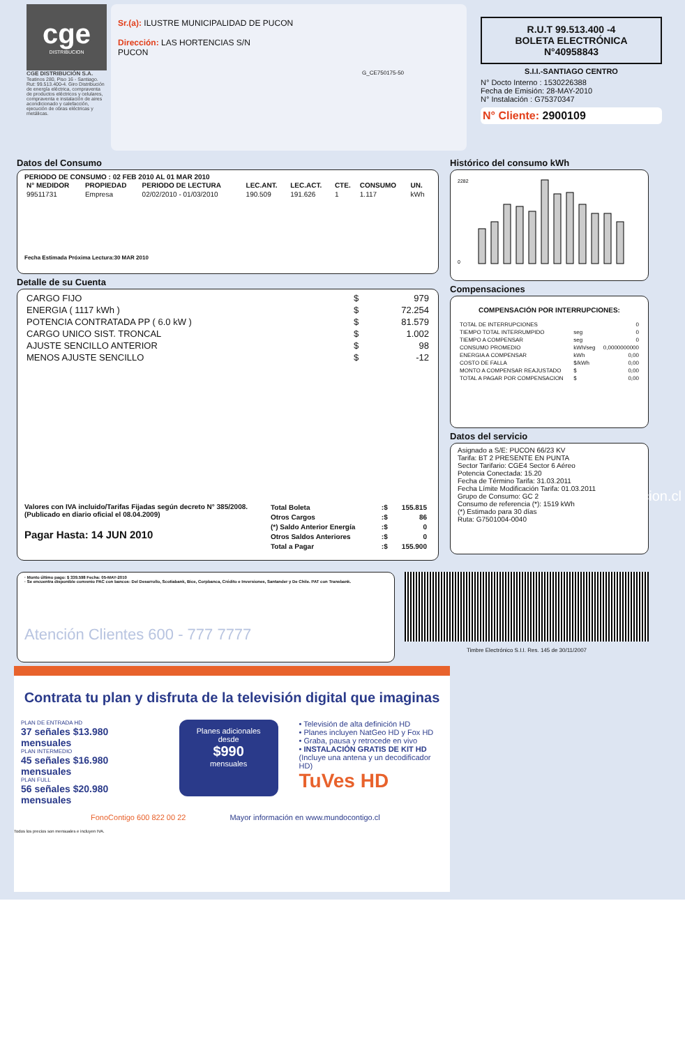cge
DISTRIBUCION
CGE DISTRIBUCIÓN S.A.
Teatinos 280, Piso 16 - Santiago. Rut: 99.513.400-4. Giro Distribución de energía eléctrica, compraventa de productos eléctricos y celulares, compraventa e instalación de aires acondicionado y calefacción, ejecución de obras eléctricas y metálicas.
Sr.(a): ILUSTRE MUNICIPALIDAD DE PUCON
Dirección: LAS HORTENCIAS S/N
PUCON
G_CE750175-50
R.U.T 99.513.400 -4
BOLETA ELECTRÓNICA
N°40958843
S.I.I.-SANTIAGO CENTRO
N° Docto Interno : 1530226388
Fecha de Emisión: 28-MAY-2010
N° Instalación : G75370347
N° Cliente: 2900109
Datos del Consumo
PERIODO DE CONSUMO : 02 FEB 2010 AL 01 MAR 2010
| N° MEDIDOR | PROPIEDAD | PERIODO DE LECTURA | LEC.ANT. | LEC.ACT. | CTE. | CONSUMO | UN. |
| --- | --- | --- | --- | --- | --- | --- | --- |
| 99511731 | Empresa | 02/02/2010 - 01/03/2010 | 190.509 | 191.626 | 1 | 1.117 | kWh |
Fecha Estimada Próxima Lectura:30 MAR 2010
Detalle de su Cuenta
| CARGO FIJO | $ | 979 |
| ENERGIA ( 1117 kWh ) | $ | 72.254 |
| POTENCIA CONTRATADA PP ( 6.0 kW ) | $ | 81.579 |
| CARGO UNICO SIST. TRONCAL | $ | 1.002 |
| AJUSTE SENCILLO ANTERIOR | $ | 98 |
| MENOS AJUSTE SENCILLO | $ | -12 |
Valores con IVA incluido/Tarifas Fijadas según decreto N° 385/2008. (Publicado en diario oficial el 08.04.2009)
Pagar Hasta: 14 JUN 2010
| Total Boleta | :$ | 155.815 |
| Otros Cargos | :$ | 86 |
| (*) Saldo Anterior Energía | :$ | 0 |
| Otros Saldos Anteriores | :$ | 0 |
| Total a Pagar | :$ | 155.900 |
Histórico del consumo kWh
2282
0
Compensaciones
COMPENSACIÓN POR INTERRUPCIONES:
| TOTAL DE INTERRUPCIONES | | 0 |
| TIEMPO TOTAL INTERRUMPIDO | seg | 0 |
| TIEMPO A COMPENSAR | seg | 0 |
| CONSUMO PROMEDIO | kWh/seg | 0,0000000000 |
| ENERGIA A COMPENSAR | kWh | 0,00 |
| COSTO DE FALLA | $/kWh | 0,00 |
| MONTO A COMPENSAR REAJUSTADO | $ | 0,00 |
| TOTAL A PAGAR POR COMPENSACION | $ | 0,00 |
Datos del servicio
Asignado a S/E: PUCON 66/23 KV
Tarifa: BT 2 PRESENTE EN PUNTA
Sector Tarifario: CGE4 Sector 6 Aéreo
Potencia Conectada: 15.20
Fecha de Término Tarifa: 31.03.2011
Fecha Límite Modificación Tarifa: 01.03.2011
Grupo de Consumo: GC 2
Consumo de referencia (*): 1519 kWh
(*) Estimado para 30 días
Ruta: G7501004-0040
· Monto último pago: $ 339.598 Fecha: 05-MAY-2010
· Se encuentra disponible convenio PAC con bancos: Del Desarrollo, Scotiabank, Bice, Corpbanca, Crédito e Inversiones, Santander y De Chile. PAT con Transbank.
Atención Clientes 600 - 777 7777
Timbre Electrónico S.I.I. Res. 145 de 30/11/2007
www.cgedistribucion.cl
Contrata tu plan y disfruta de la televisión digital que imaginas
PLAN DE ENTRADA HD
37 señales $13.980 mensuales
PLAN INTERMEDIO
45 señales $16.980 mensuales
PLAN FULL
56 señales $20.980 mensuales
Planes adicionales desde
$990
mensuales
• Televisión de alta definición HD
• Planes incluyen NatGeo HD y Fox HD
• Graba, pausa y retrocede en vivo
• INSTALACIÓN GRATIS DE KIT HD
(Incluye una antena y un decodificador HD)
TuVes HD
FonoContigo 600 822 00 22 Mayor información en www.mundocontigo.cl
Todos los precios son mensuales e incluyen IVA.